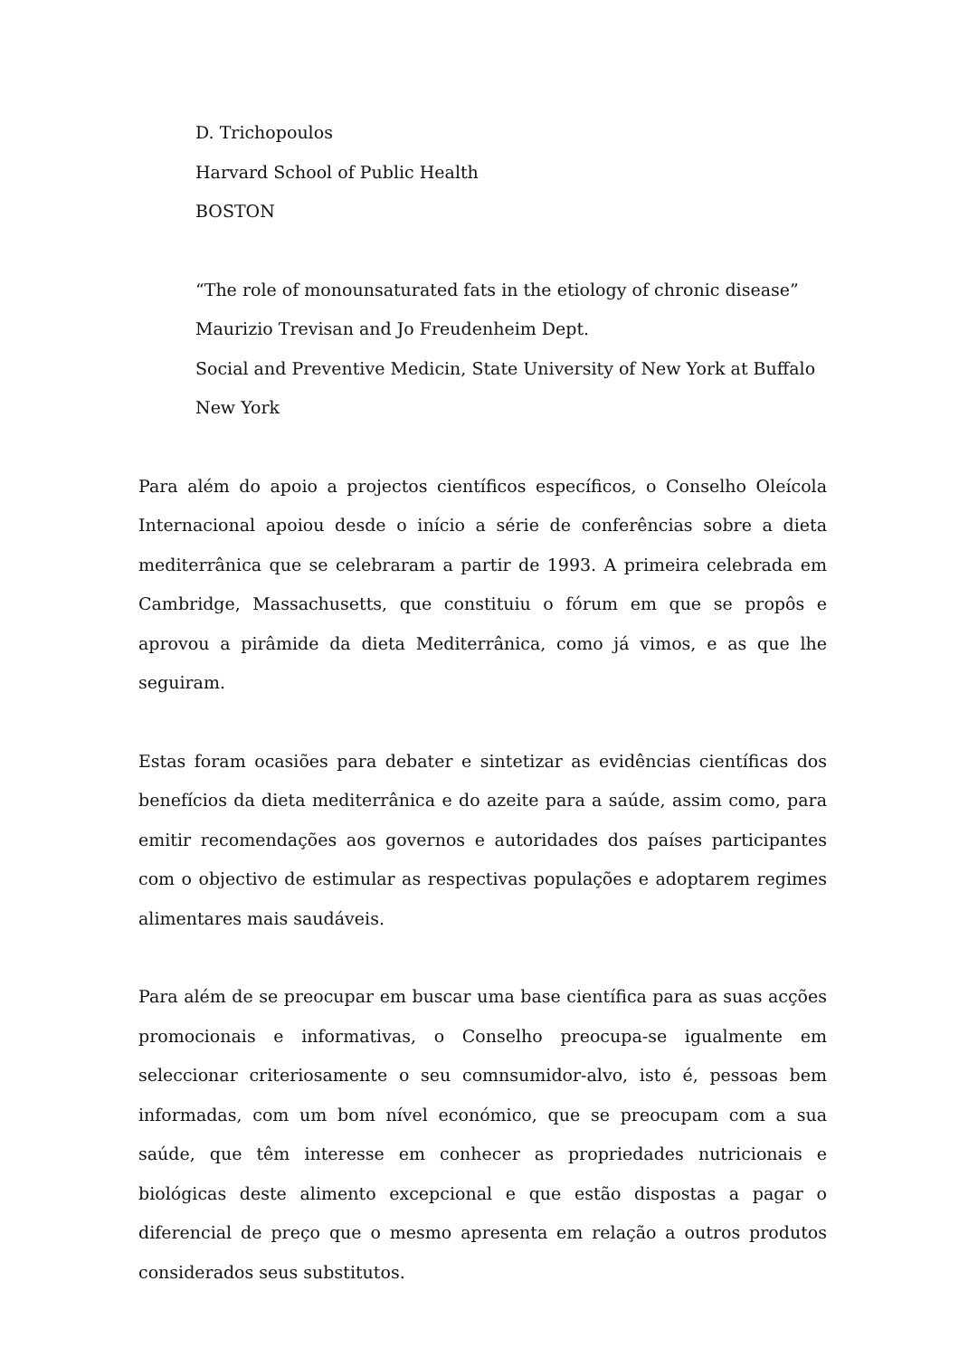D. Trichopoulos
Harvard School of Public Health
BOSTON
“The role of monounsaturated fats in the etiology of chronic disease”
Maurizio Trevisan and Jo Freudenheim Dept.
Social and Preventive Medicin, State University of New York at Buffalo
New York
Para além do apoio a projectos científicos específicos, o Conselho Oleícola Internacional apoiou desde o início a série de conferências sobre a dieta mediterrânica que se celebraram a partir de 1993. A primeira celebrada em Cambridge, Massachusetts, que constituiu o fórum em que se propôs e aprovou a pirâmide da dieta Mediterrânica, como já vimos, e as que lhe seguiram.
Estas foram ocasiões para debater e sintetizar as evidências científicas dos benefícios da dieta mediterrânica e do azeite para a saúde, assim como, para emitir recomendações aos governos e autoridades dos países participantes com o objectivo de estimular as respectivas populações e adoptarem regimes alimentares mais saudáveis.
Para além de se preocupar em buscar uma base científica para as suas acções promocionais e informativas, o Conselho preocupa-se igualmente em seleccionar criteriosamente o seu comnsumidor-alvo, isto é, pessoas bem informadas, com um bom nível económico, que se preocupam com a sua saúde, que têm interesse em conhecer as propriedades nutricionais e biológicas deste alimento excepcional e que estão dispostas a pagar o diferencial de preço que o mesmo apresenta em relação a outros produtos considerados seus substitutos.